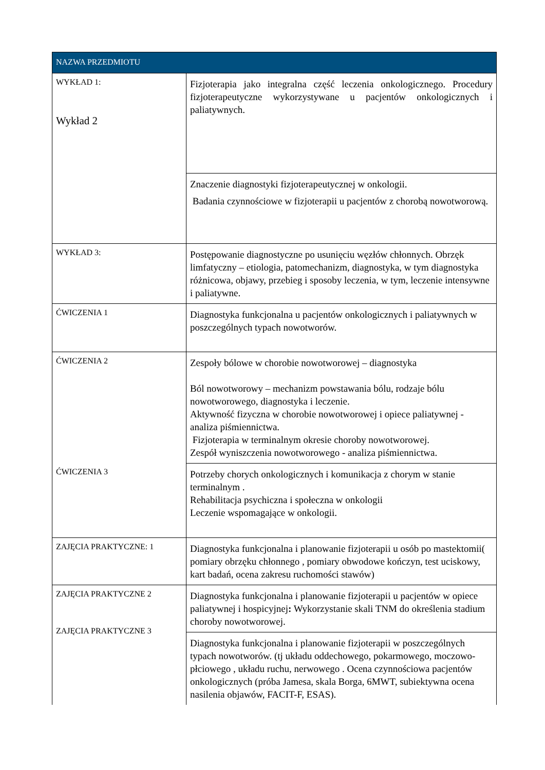| NAZWA PRZEDMIOTU | |
| --- | --- |
| WYKŁAD 1: Wykład 2 | Fizjoterapia jako integralna część leczenia onkologicznego. Procedury fizjoterapeutyczne wykorzystywane u pacjentów onkologicznych i paliatywnych. |
| | Znaczenie diagnostyki fizjoterapeutycznej w onkologii. Badania czynnościowe w fizjoterapii u pacjentów z chorobą nowotworową. |
| WYKŁAD 3: | Postępowanie diagnostyczne po usunięciu węzłów chłonnych. Obrzęk limfatyczny – etiologia, patomechanizm, diagnostyka, w tym diagnostyka różnicowa, objawy, przebieg i sposoby leczenia, w tym, leczenie intensywne i paliatywne. |
| ĆWICZENIA 1 | Diagnostyka funkcjonalna u pacjentów onkologicznych i paliatywnych w poszczególnych typach nowotworów. |
| ĆWICZENIA 2 ĆWICZENIA 3 | Zespoły bólowe w chorobie nowotworowej – diagnostyka Ból nowotworowy – mechanizm powstawania bólu, rodzaje bólu nowotworowego, diagnostyka i leczenie. Aktywność fizyczna w chorobie nowotworowej i opiece paliatywnej - analiza piśmiennictwa. Fizjoterapia w terminalnym okresie choroby nowotworowej. Zespół wyniszczenia nowotworowego - analiza piśmiennictwa. |
| | Potrzeby chorych onkologicznych i komunikacja z chorym w stanie terminalnym . Rehabilitacja psychiczna i społeczna w onkologii Leczenie wspomagające w onkologii. |
| ZAJĘCIA PRAKTYCZNE: 1 | Diagnostyka funkcjonalna i planowanie fizjoterapii u osób po mastektomii( pomiary obrzęku chłonnego , pomiary obwodowe kończyn, test uciskowy, kart badań, ocena zakresu ruchomości stawów) |
| ZAJĘCIA PRAKTYCZNE 2 ZAJĘCIA PRAKTYCZNE 3 | Diagnostyka funkcjonalna i planowanie fizjoterapii u pacjentów w opiece paliatywnej i hospicyjnej : Wykorzystanie skali TNM do określenia stadium choroby nowotworowej. |
| | Diagnostyka funkcjonalna i planowanie fizjoterapii w poszczególnych typach nowotworów. (tj układu oddechowego, pokarmowego, moczowo-płciowego , układu ruchu, nerwowego . Ocena czynnościowa pacjentów onkologicznych (próba Jamesa, skala Borga, 6MWT, subiektywna ocena nasilenia objawów, FACIT-F, ESAS). |